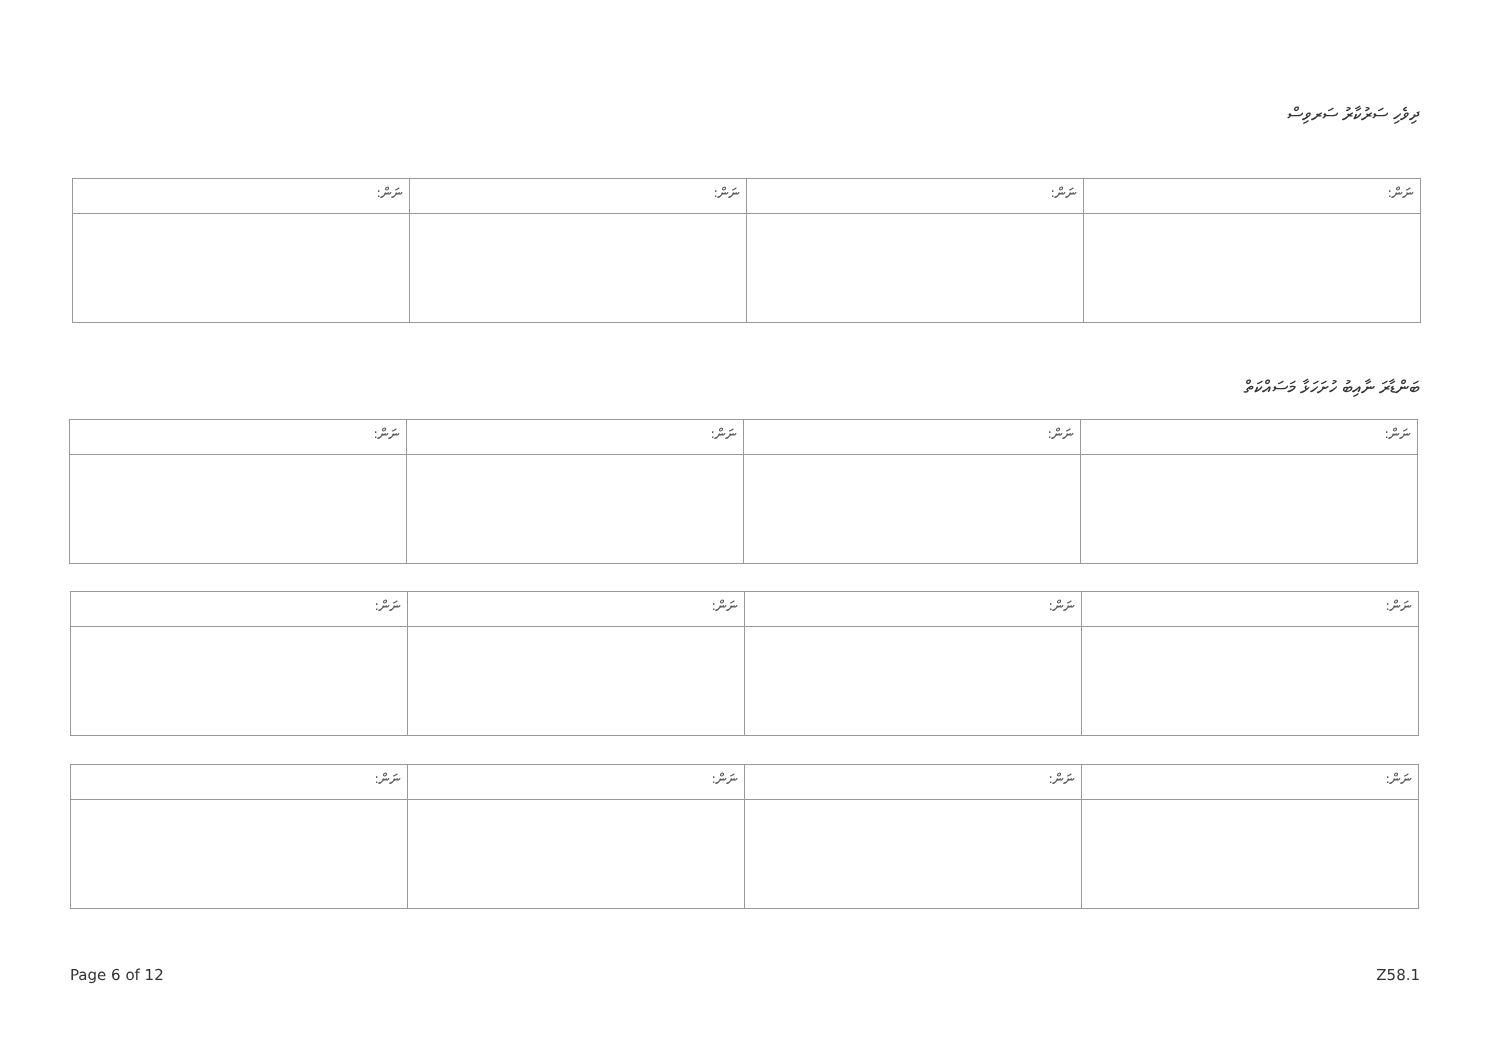ދިވެހި ސަރުކާރު ސަރވިސް
| ނަން: | ނަން: | ނަން: | ނަން: |
ބަންޑާރަ ނާއިބު ހުށަހަޅާ މަސައްކަތް
| ނަން: | ނަން: | ނަން: | ނަން: |
| ނަން: | ނަން: | ނަން: | ނަން: |
| ނަން: | ނަން: | ނަން: | ނަން: |
Page 6 of 12 Z58.1